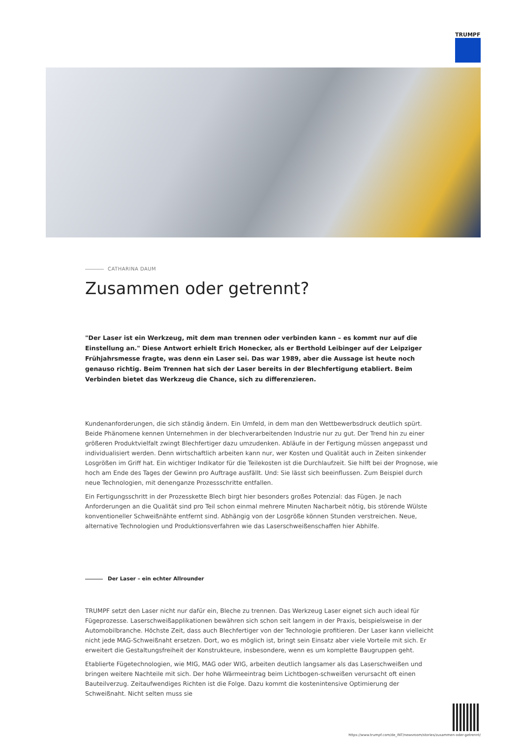TRUMPF
CATHARINA DAUM
Zusammen oder getrennt?
"Der Laser ist ein Werkzeug, mit dem man trennen oder verbinden kann – es kommt nur auf die Einstellung an." Diese Antwort erhielt Erich Honecker, als er Berthold Leibinger auf der Leipziger Frühjahrsmesse fragte, was denn ein Laser sei. Das war 1989, aber die Aussage ist heute noch genauso richtig. Beim Trennen hat sich der Laser bereits in der Blechfertigung etabliert. Beim Verbinden bietet das Werkzeug die Chance, sich zu differenzieren.
Kundenanforderungen, die sich ständig ändern. Ein Umfeld, in dem man den Wettbewerbsdruck deutlich spürt. Beide Phänomene kennen Unternehmen in der blechverarbeitenden Industrie nur zu gut. Der Trend hin zu einer größeren Produktvielfalt zwingt Blechfertiger dazu umzudenken. Abläufe in der Fertigung müssen angepasst und individualisiert werden. Denn wirtschaftlich arbeiten kann nur, wer Kosten und Qualität auch in Zeiten sinkender Losgrößen im Griff hat. Ein wichtiger Indikator für die Teilekosten ist die Durchlaufzeit. Sie hilft bei der Prognose, wie hoch am Ende des Tages der Gewinn pro Auftrage ausfällt. Und: Sie lässt sich beeinflussen. Zum Beispiel durch neue Technologien, mit denenganze Prozessschritte entfallen.
Ein Fertigungsschritt in der Prozesskette Blech birgt hier besonders großes Potenzial: das Fügen. Je nach Anforderungen an die Qualität sind pro Teil schon einmal mehrere Minuten Nacharbeit nötig, bis störende Wülste konventioneller Schweißnähte entfernt sind. Abhängig von der Losgröße können Stunden verstreichen. Neue, alternative Technologien und Produktionsverfahren wie das Laserschweißenschaffen hier Abhilfe.
Der Laser – ein echter Allrounder
TRUMPF setzt den Laser nicht nur dafür ein, Bleche zu trennen. Das Werkzeug Laser eignet sich auch ideal für Fügeprozesse. Laserschweißapplikationen bewähren sich schon seit langem in der Praxis, beispielsweise in der Automobilbranche. Höchste Zeit, dass auch Blechfertiger von der Technologie profitieren. Der Laser kann vielleicht nicht jede MAG-Schweißnaht ersetzen. Dort, wo es möglich ist, bringt sein Einsatz aber viele Vorteile mit sich. Er erweitert die Gestaltungsfreiheit der Konstrukteure, insbesondere, wenn es um komplette Baugruppen geht.
Etablierte Fügetechnologien, wie MIG, MAG oder WIG, arbeiten deutlich langsamer als das Laserschweißen und bringen weitere Nachteile mit sich. Der hohe Wärmeeintrag beim Lichtbogen-schweißen verursacht oft einen Bauteilverzug. Zeitaufwendiges Richten ist die Folge. Dazu kommt die kostenintensive Optimierung der Schweißnaht. Nicht selten muss sie
https://www.trumpf.com/de_INT/newsroom/stories/zusammen-oder-getrennt/